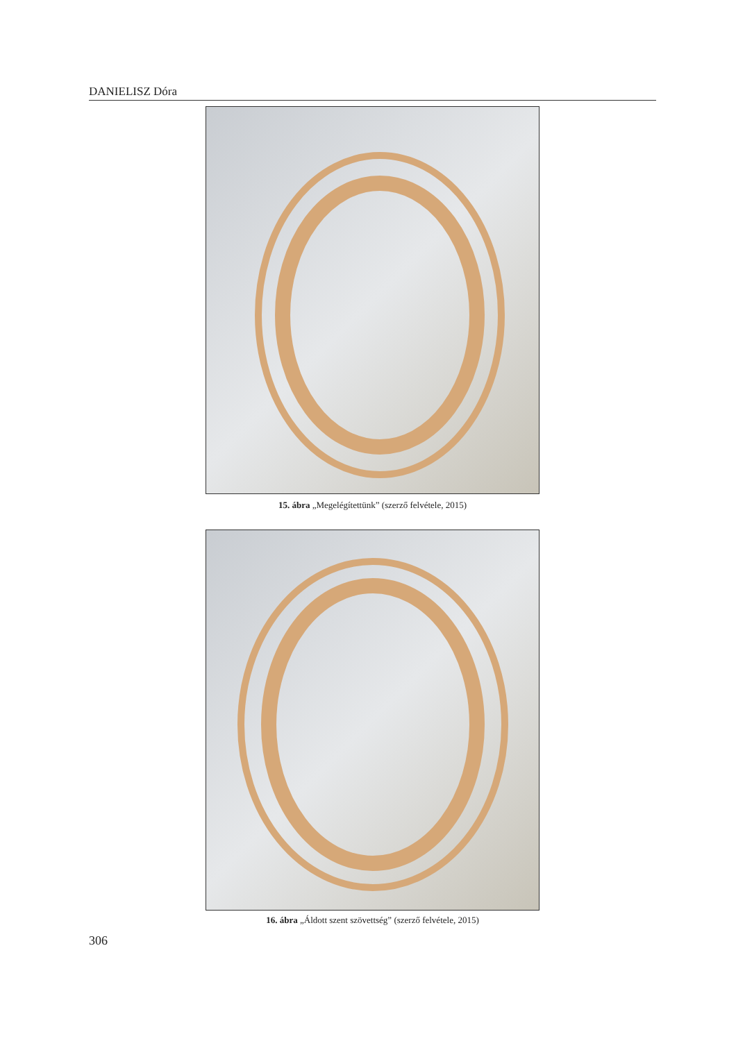DANIELISZ Dóra
15. ábra „Megelégítettünk” (szerző felvétele, 2015)
16. ábra „Áldott szent szövettség” (szerző felvétele, 2015)
306